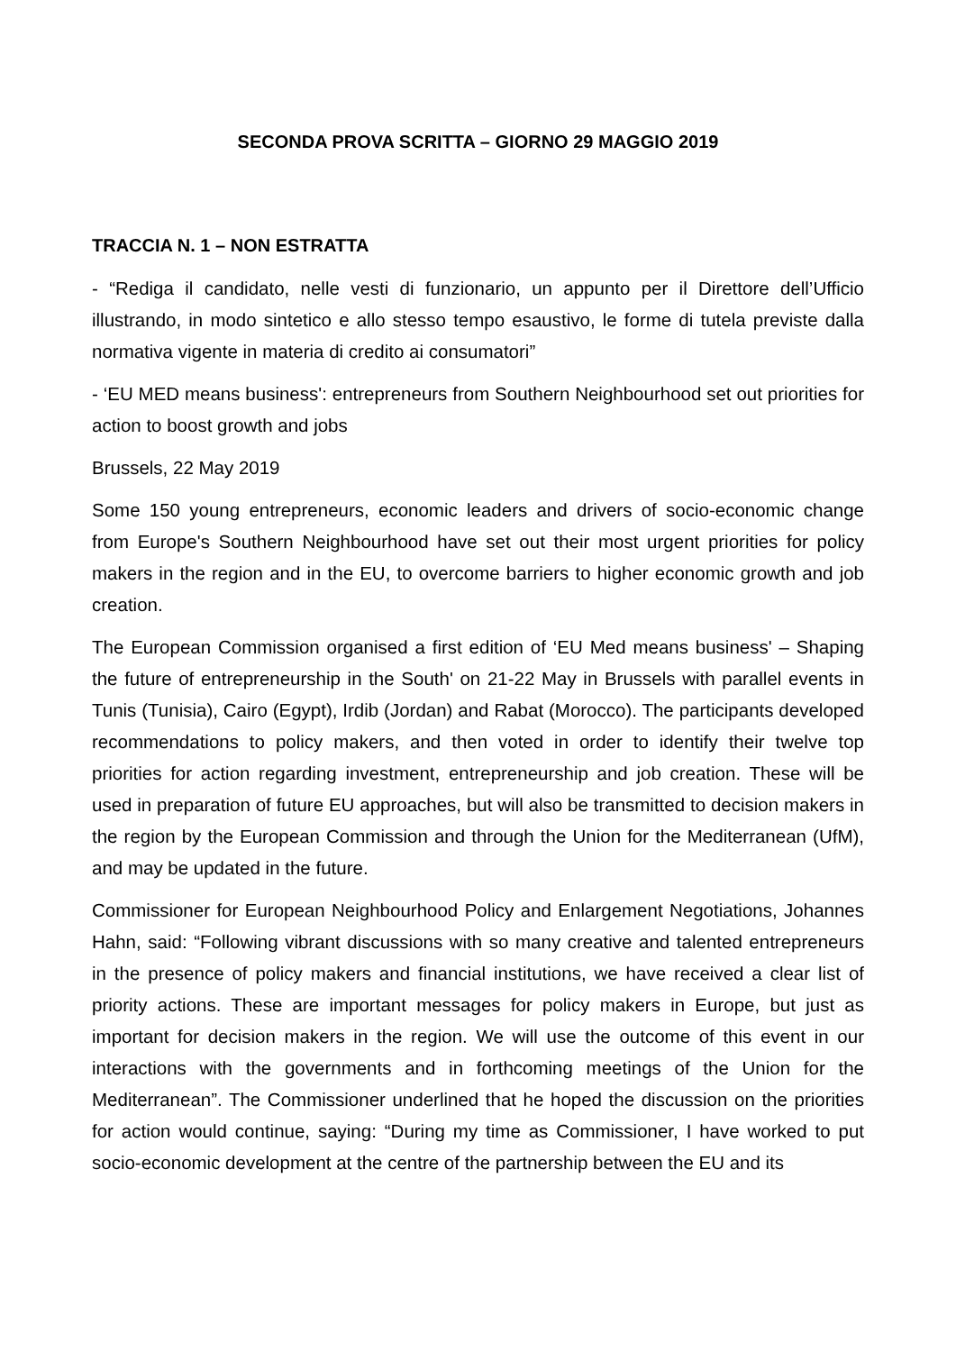SECONDA PROVA SCRITTA – GIORNO 29 MAGGIO 2019
TRACCIA N. 1 – NON ESTRATTA
- “Rediga il candidato, nelle vesti di funzionario, un appunto per il Direttore dell’Ufficio illustrando, in modo sintetico e allo stesso tempo esaustivo, le forme di tutela previste dalla normativa vigente in materia di credito ai consumatori”
- ‘EU MED means business': entrepreneurs from Southern Neighbourhood set out priorities for action to boost growth and jobs
Brussels, 22 May 2019
Some 150 young entrepreneurs, economic leaders and drivers of socio-economic change from Europe's Southern Neighbourhood have set out their most urgent priorities for policy makers in the region and in the EU, to overcome barriers to higher economic growth and job creation.
The European Commission organised a first edition of ‘EU Med means business' – Shaping the future of entrepreneurship in the South' on 21-22 May in Brussels with parallel events in Tunis (Tunisia), Cairo (Egypt), Irdib (Jordan) and Rabat (Morocco). The participants developed recommendations to policy makers, and then voted in order to identify their twelve top priorities for action regarding investment, entrepreneurship and job creation. These will be used in preparation of future EU approaches, but will also be transmitted to decision makers in the region by the European Commission and through the Union for the Mediterranean (UfM), and may be updated in the future.
Commissioner for European Neighbourhood Policy and Enlargement Negotiations, Johannes Hahn, said: “Following vibrant discussions with so many creative and talented entrepreneurs in the presence of policy makers and financial institutions, we have received a clear list of priority actions. These are important messages for policy makers in Europe, but just as important for decision makers in the region. We will use the outcome of this event in our interactions with the governments and in forthcoming meetings of the Union for the Mediterranean”. The Commissioner underlined that he hoped the discussion on the priorities for action would continue, saying: “During my time as Commissioner, I have worked to put socio-economic development at the centre of the partnership between the EU and its